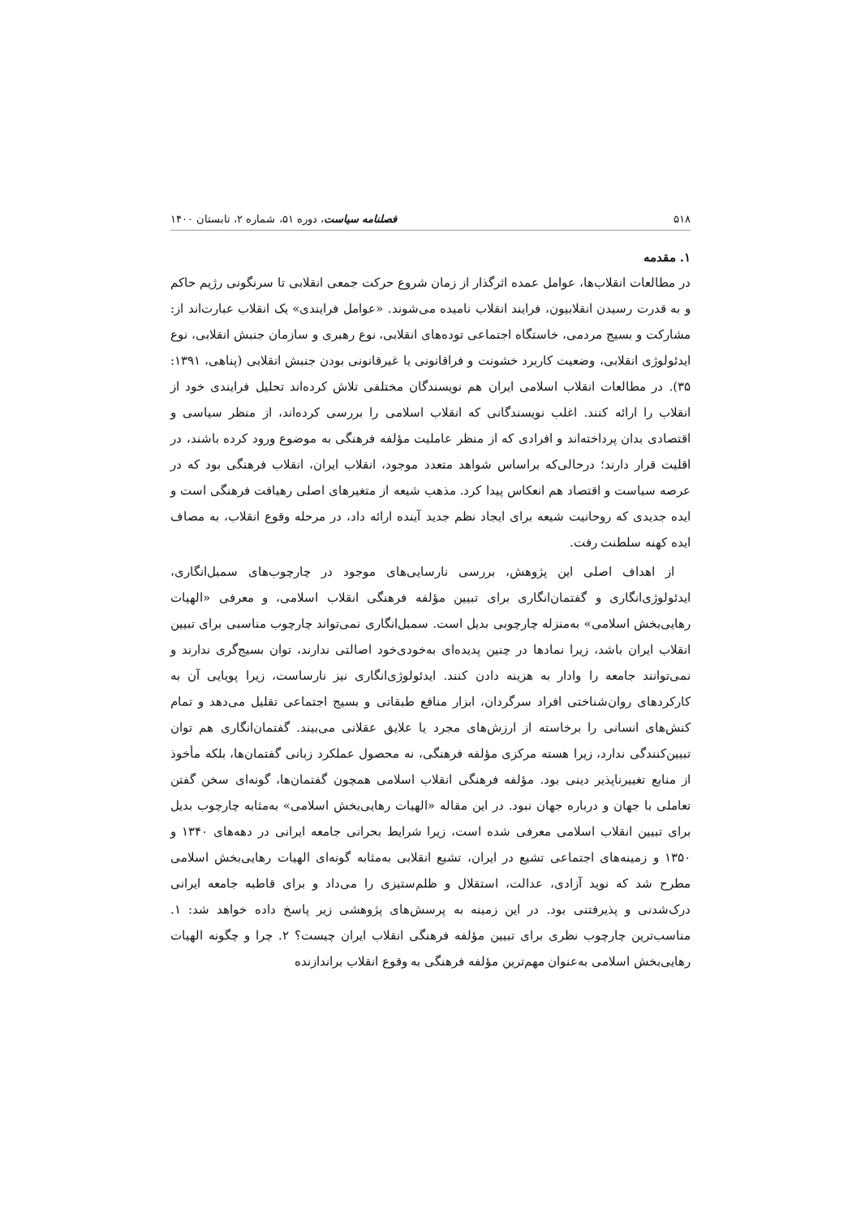۵۱۸ فصلنامه سیاست، دوره ۵۱، شماره ۲، تابستان ۱۴۰۰
۱. مقدمه
در مطالعات انقلاب‌ها، عوامل عمده اثرگذار از زمان شروع حرکت جمعی انقلابی تا سرنگونی رژیم حاکم و به قدرت رسیدن انقلابیون، فرایند انقلاب نامیده می‌شوند. «عوامل فرایندی» یک انقلاب عبارت‌اند از: مشارکت و بسیج مردمی، خاستگاه اجتماعی توده‌های انقلابی، نوع رهبری و سازمان جنبش انقلابی، نوع ایدئولوژی انقلابی، وضعیت کاربرد خشونت و فراقانونی یا غیرقانونی بودن جنبش انقلابی (پناهی، ۱۳۹۱: ۳۵). در مطالعات انقلاب اسلامی ایران هم نویسندگان مختلفی تلاش کرده‌اند تحلیل فرایندی خود از انقلاب را ارائه کنند. اغلب نویسندگانی که انقلاب اسلامی را بررسی کرده‌اند، از منظر سیاسی و اقتصادی بدان پرداخته‌اند و افرادی که از منظر عاملیت مؤلفه فرهنگی به موضوع ورود کرده باشند، در اقلیت قرار دارند؛ درحالی‌که براساس شواهد متعدد موجود، انقلاب ایران، انقلاب فرهنگی بود که در عرصه سیاست و اقتصاد هم انعکاس پیدا کرد. مذهب شیعه از متغیرهای اصلی رهیافت فرهنگی است و ایده جدیدی که روحانیت شیعه برای ایجاد نظم جدید آینده ارائه داد، در مرحله وقوع انقلاب، به مصاف ایده کهنه سلطنت رفت.
از اهداف اصلی این پژوهش، بررسی نارسایی‌های موجود در چارچوب‌های سمبل‌انگاری، ایدئولوژی‌انگاری و گفتمان‌انگاری برای تبیین مؤلفه فرهنگی انقلاب اسلامی، و معرفی «الهیات رهایی‌بخش اسلامی» به‌منزله چارچوبی بدیل است. سمبل‌انگاری نمی‌تواند چارچوب مناسبی برای تبیین انقلاب ایران باشد، زیرا نمادها در چنین پدیده‌ای به‌خودی‌خود اصالتی ندارند، توان بسیج‌گری ندارند و نمی‌توانند جامعه را وادار به هزینه دادن کنند. ایدئولوژی‌انگاری نیز نارساست، زیرا پویایی آن به کارکردهای روان‌شناختی افراد سرگردان، ابزار منافع طبقاتی و بسیج اجتماعی تقلیل می‌دهد و تمام کنش‌های انسانی را برخاسته از ارزش‌های مجرد یا علایق عقلانی می‌بیند. گفتمان‌انگاری هم توان تبیین‌کنندگی ندارد، زیرا هسته مرکزی مؤلفه فرهنگی، نه محصول عملکرد زبانی گفتمان‌ها، بلکه مأخوذ از منابع تغییرناپذیر دینی بود. مؤلفه فرهنگی انقلاب اسلامی همچون گفتمان‌ها، گونه‌ای سخن گفتن تعاملی با جهان و درباره جهان نبود. در این مقاله «الهیات رهایی‌بخش اسلامی» به‌مثابه چارچوب بدیل برای تبیین انقلاب اسلامی معرفی شده است، زیرا شرایط بحرانی جامعه ایرانی در دهه‌های ۱۳۴۰ و ۱۳۵۰ و زمینه‌های اجتماعی تشیع در ایران، تشیع انقلابی به‌مثابه گونه‌ای الهیات رهایی‌بخش اسلامی مطرح شد که نوید آزادی، عدالت، استقلال و ظلم‌ستیزی را می‌داد و برای قاطبه جامعه ایرانی درک‌شدنی و پذیرفتنی بود. در این زمینه به پرسش‌های پژوهشی زیر پاسخ داده خواهد شد: ۱. مناسب‌ترین چارچوب نظری برای تبیین مؤلفه فرهنگی انقلاب ایران چیست؟ ۲. چرا و چگونه الهیات رهایی‌بخش اسلامی به‌عنوان مهم‌ترین مؤلفه فرهنگی به وقوع انقلاب براندازنده